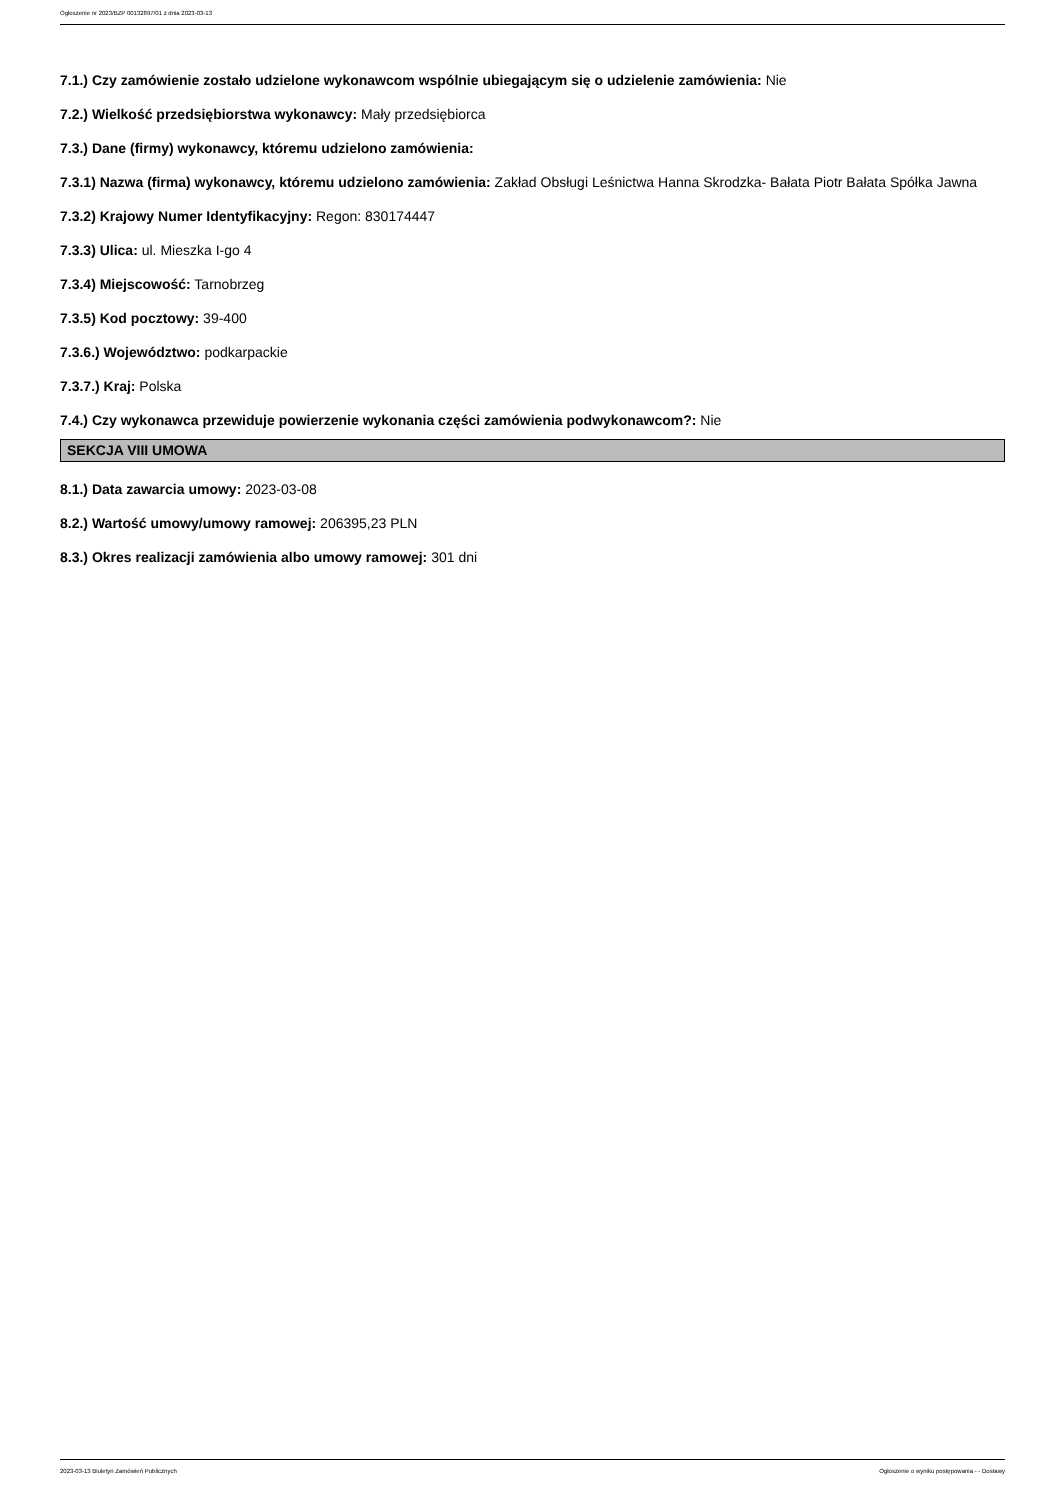Ogłoszenie nr 2023/BZP 00132897/01 z dnia 2023-03-13
7.1.) Czy zamówienie zostało udzielone wykonawcom wspólnie ubiegającym się o udzielenie zamówienia: Nie
7.2.) Wielkość przedsiębiorstwa wykonawcy: Mały przedsiębiorca
7.3.) Dane (firmy) wykonawcy, któremu udzielono zamówienia:
7.3.1) Nazwa (firma) wykonawcy, któremu udzielono zamówienia: Zakład Obsługi Leśnictwa Hanna Skrodzka- Bałata Piotr Bałata Spółka Jawna
7.3.2) Krajowy Numer Identyfikacyjny: Regon: 830174447
7.3.3) Ulica: ul. Mieszka I-go 4
7.3.4) Miejscowość: Tarnobrzeg
7.3.5) Kod pocztowy: 39-400
7.3.6.) Województwo: podkarpackie
7.3.7.) Kraj: Polska
7.4.) Czy wykonawca przewiduje powierzenie wykonania części zamówienia podwykonawcom?: Nie
SEKCJA VIII UMOWA
8.1.) Data zawarcia umowy: 2023-03-08
8.2.) Wartość umowy/umowy ramowej: 206395,23 PLN
8.3.) Okres realizacji zamówienia albo umowy ramowej: 301 dni
2023-03-13 Biuletyn Zamówień Publicznych Ogłoszenie o wyniku postępowania - - Dostawy